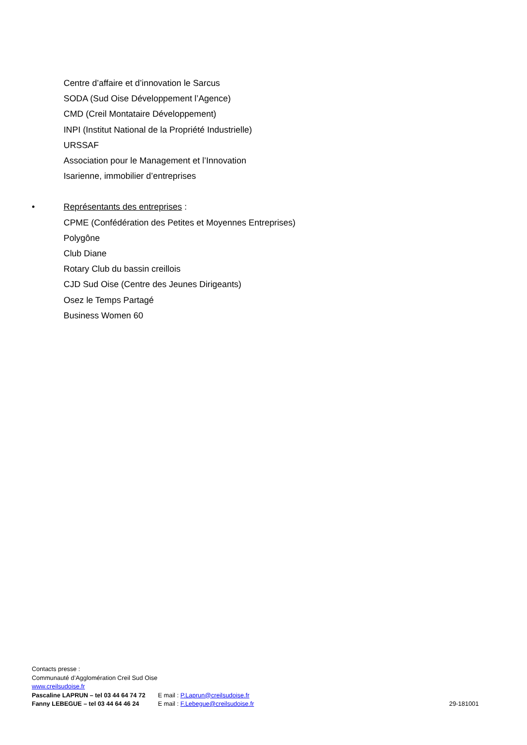Centre d’affaire et d’innovation le Sarcus
SODA (Sud Oise Développement l’Agence)
CMD (Creil Montataire Développement)
INPI (Institut National de la Propriété Industrielle)
URSSAF
Association pour le Management et l’Innovation
Isarienne, immobilier d’entreprises
• Représentants des entreprises :
CPME (Confédération des Petites et Moyennes Entreprises)
Polygône
Club Diane
Rotary Club du bassin creillois
CJD Sud Oise (Centre des Jeunes Dirigeants)
Osez le Temps Partagé
Business Women 60
Contacts presse :
Communauté d’Agglomération Creil Sud Oise
www.creilsudoise.fr
Pascaline LAPRUN – tel 03 44 64 74 72 E mail : P.Laprun@creilsudoise.fr
Fanny LEBEGUE – tel 03 44 64 46 24 E mail : F.Lebegue@creilsudoise.fr 29-181001